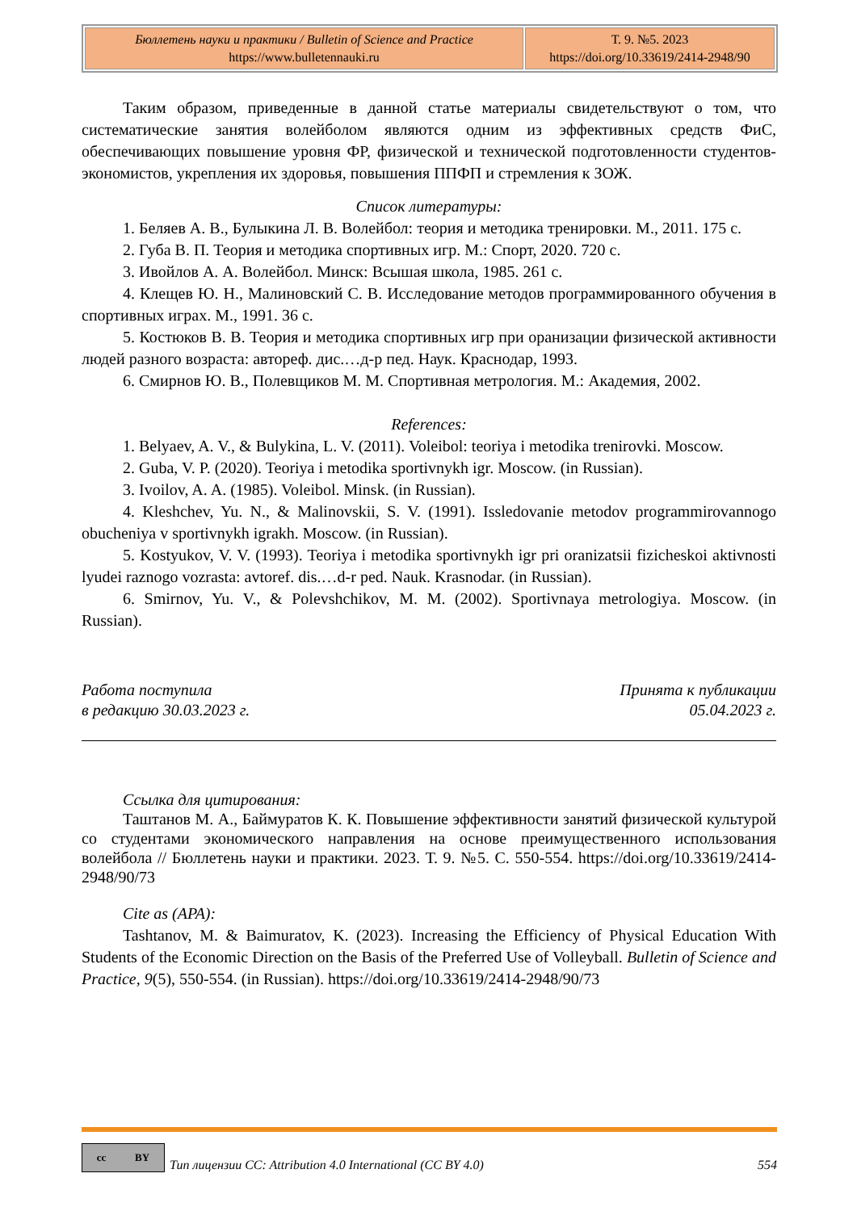| Бюллетень науки и практики / Bulletin of Science and Practice https://www.bulletennauki.ru | Т. 9. №5. 2023 https://doi.org/10.33619/2414-2948/90 |
Таким образом, приведенные в данной статье материалы свидетельствуют о том, что систематические занятия волейболом являются одним из эффективных средств ФиС, обеспечивающих повышение уровня ФР, физической и технической подготовленности студентов-экономистов, укрепления их здоровья, повышения ППФП и стремления к ЗОЖ.
Список литературы:
1. Беляев А. В., Булыкина Л. В. Волейбол: теория и методика тренировки. М., 2011. 175 с.
2. Губа В. П. Теория и методика спортивных игр. М.: Спорт, 2020. 720 с.
3. Ивойлов А. А. Волейбол. Минск: Всышая школа, 1985. 261 с.
4. Клещев Ю. Н., Малиновский С. В. Исследование методов программированного обучения в спортивных играх. М., 1991. 36 с.
5. Костюков В. В. Теория и методика спортивных игр при оранизации физической активности людей разного возраста: автореф. дис.…д-р пед. Наук. Краснодар, 1993.
6. Смирнов Ю. В., Полевщиков М. М. Спортивная метрология. М.: Академия, 2002.
References:
1. Belyaev, A. V., & Bulykina, L. V. (2011). Voleibol: teoriya i metodika trenirovki. Moscow.
2. Guba, V. P. (2020). Teoriya i metodika sportivnykh igr. Moscow. (in Russian).
3. Ivoilov, A. A. (1985). Voleibol. Minsk. (in Russian).
4. Kleshchev, Yu. N., & Malinovskii, S. V. (1991). Issledovanie metodov programmirovannogo obucheniya v sportivnykh igrakh. Moscow. (in Russian).
5. Kostyukov, V. V. (1993). Teoriya i metodika sportivnykh igr pri oranizatsii fizicheskoi aktivnosti lyudei raznogo vozrasta: avtoref. dis.…d-r ped. Nauk. Krasnodar. (in Russian).
6. Smirnov, Yu. V., & Polevshchikov, M. M. (2002). Sportivnaya metrologiya. Moscow. (in Russian).
Работа поступила
в редакцию 30.03.2023 г.
Принята к публикации
05.04.2023 г.
Ссылка для цитирования:
Таштанов М. А., Баймуратов К. К. Повышение эффективности занятий физической культурой со студентами экономического направления на основе преимущественного использования волейбола // Бюллетень науки и практики. 2023. Т. 9. №5. С. 550-554. https://doi.org/10.33619/2414-2948/90/73
Cite as (APA):
Tashtanov, M. & Baimuratov, K. (2023). Increasing the Efficiency of Physical Education With Students of the Economic Direction on the Basis of the Preferred Use of Volleyball. Bulletin of Science and Practice, 9(5), 550-554. (in Russian). https://doi.org/10.33619/2414-2948/90/73
cc BY
Тип лицензии CC: Attribution 4.0 International (CC BY 4.0) 554